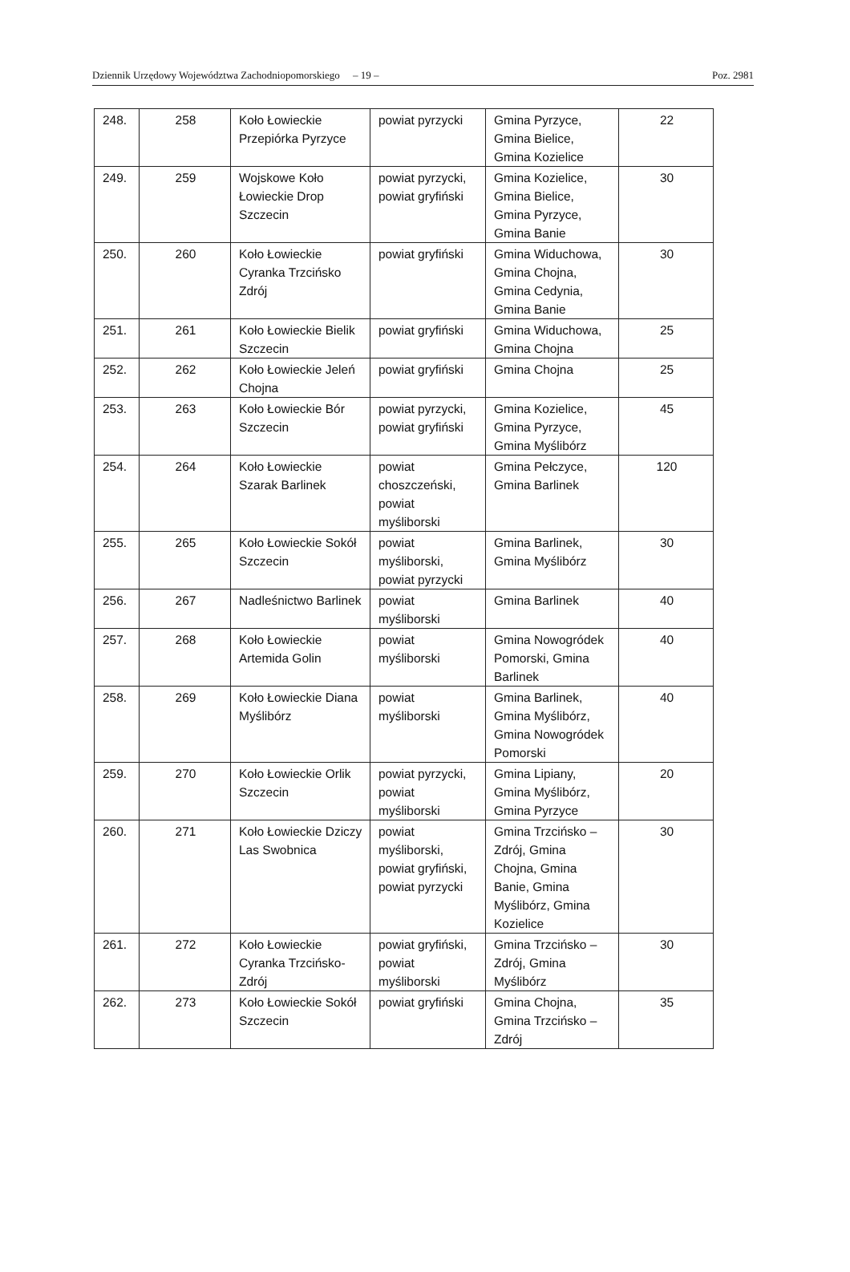Dziennik Urzędowy Województwa Zachodniopomorskiego – 19 – Poz. 2981
| 248. | 258 | Koło Łowieckie Przepiórka Pyrzyce | powiat pyrzycki | Gmina Pyrzyce, Gmina Bielice, Gmina Kozielice | 22 |
| 249. | 259 | Wojskowe Koło Łowieckie Drop Szczecin | powiat pyrzycki, powiat gryfiński | Gmina Kozielice, Gmina Bielice, Gmina Pyrzyce, Gmina Banie | 30 |
| 250. | 260 | Koło Łowieckie Cyranka Trzcińsko Zdrój | powiat gryfiński | Gmina Widuchowa, Gmina Chojna, Gmina Cedynia, Gmina Banie | 30 |
| 251. | 261 | Koło Łowieckie Bielik Szczecin | powiat gryfiński | Gmina Widuchowa, Gmina Chojna | 25 |
| 252. | 262 | Koło Łowieckie Jeleń Chojna | powiat gryfiński | Gmina Chojna | 25 |
| 253. | 263 | Koło Łowieckie Bór Szczecin | powiat pyrzycki, powiat gryfiński | Gmina Kozielice, Gmina Pyrzyce, Gmina Myślibórz | 45 |
| 254. | 264 | Koło Łowieckie Szarak Barlinek | powiat choszczeński, powiat myśliborski | Gmina Pełczyce, Gmina Barlinek | 120 |
| 255. | 265 | Koło Łowieckie Sokół Szczecin | powiat myśliborski, powiat pyrzycki | Gmina Barlinek, Gmina Myślibórz | 30 |
| 256. | 267 | Nadleśnictwo Barlinek | powiat myśliborski | Gmina Barlinek | 40 |
| 257. | 268 | Koło Łowieckie Artemida Golin | powiat myśliborski | Gmina Nowogródek Pomorski, Gmina Barlinek | 40 |
| 258. | 269 | Koło Łowieckie Diana Myślibórz | powiat myśliborski | Gmina Barlinek, Gmina Myślibórz, Gmina Nowogródek Pomorski | 40 |
| 259. | 270 | Koło Łowieckie Orlik Szczecin | powiat pyrzycki, powiat myśliborski | Gmina Lipiany, Gmina Myślibórz, Gmina Pyrzyce | 20 |
| 260. | 271 | Koło Łowieckie Dziczy Las Swobnica | powiat myśliborski, powiat gryfiński, powiat pyrzycki | Gmina Trzcińsko – Zdrój, Gmina Chojna, Gmina Banie, Gmina Myślibórz, Gmina Kozielice | 30 |
| 261. | 272 | Koło Łowieckie Cyranka Trzcińsko-Zdrój | powiat gryfiński, powiat myśliborski | Gmina Trzcińsko – Zdrój, Gmina Myślibórz | 30 |
| 262. | 273 | Koło Łowieckie Sokół Szczecin | powiat gryfiński | Gmina Chojna, Gmina Trzcińsko – Zdrój | 35 |